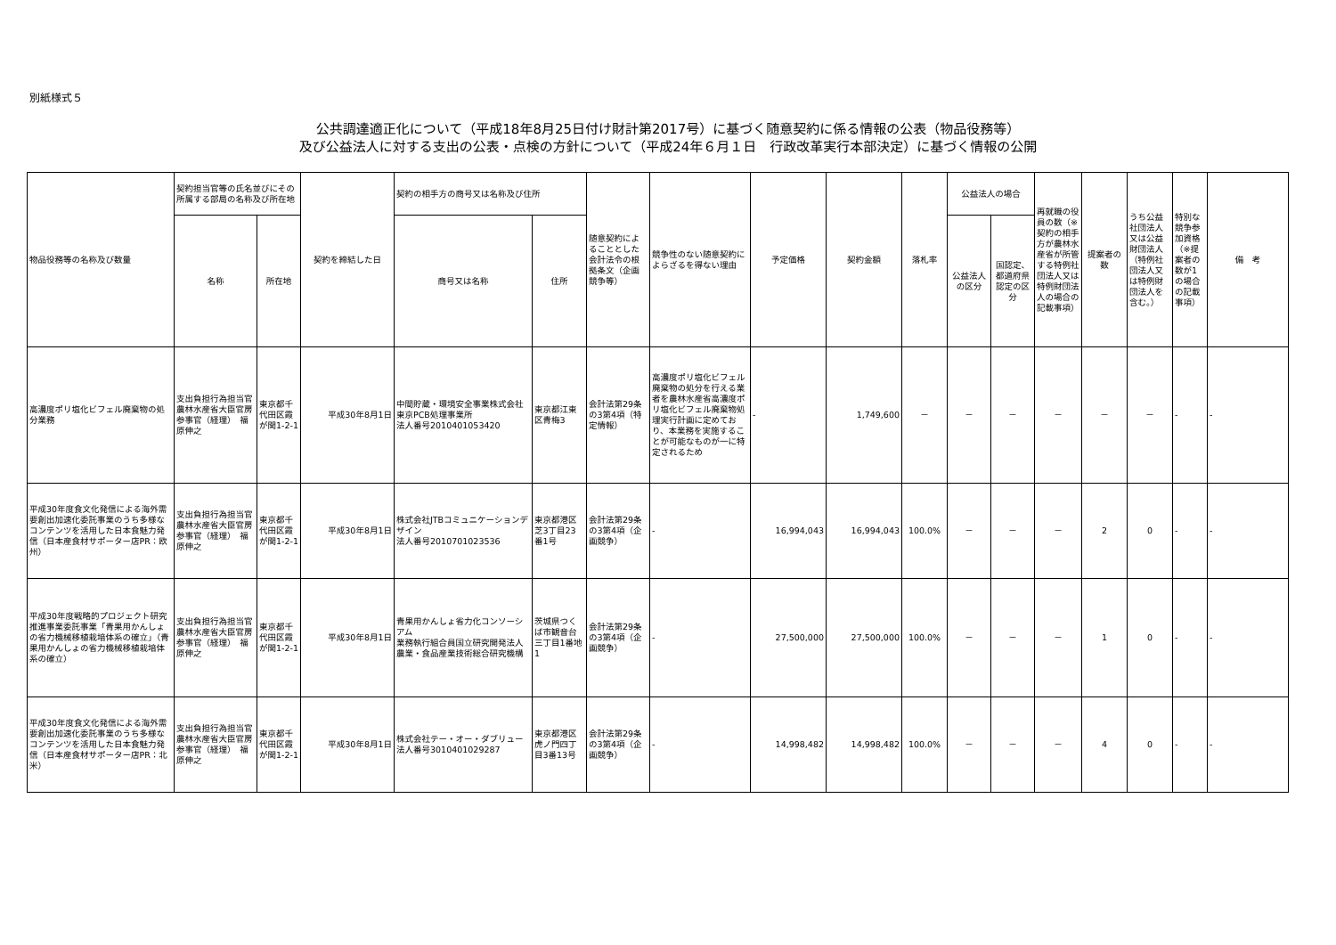別紙様式５
公共調達適正化について（平成18年8月25日付け財計第2017号）に基づく随意契約に係る情報の公表（物品役務等）
及び公益法人に対する支出の公表・点検の方針について（平成24年６月１日　行政改革実行本部決定）に基づく情報の公開
| 物品役務等の名称及び数量 | 契約担当官等の氏名並びにその所属する部局の名称及び所在地 | | 契約を締結した日 | 契約の相手方の商号又は名称及び住所 | | 随意契約によることとした会計法令の根拠条文（企画競争等） | 競争性のない随意契約によらざるを得ない理由 | 予定価格 | 契約金額 | 落札率 | 公益法人の場合 | | 再就職の役員の数（※契約の相手方が農林水産省が所管する特例社団法人又は特例財団法人の場合の記載事項） | 提案者の数 | うち公益社団法人又は公益財団法人（特例社団法人又は特例財団法人を含む。） | 特別な競争参加資格（※提案者の数が1の場合の記載事項） | 備 考 |
| --- | --- | --- | --- | --- | --- | --- | --- | --- | --- | --- | --- | --- | --- | --- | --- | --- | --- |
| | 名称 | 所在地 | | 商号又は名称 | 住所 | | | | | | 公益法人の区分 | 国認定、都道府県認定の区分 | | | | | |
| 高濃度ポリ塩化ビフェル廃棄物の処分業務 | 支出負担行為担当官 農林水産省大臣官房参事官（経理） 福原伸之 | 東京都千代田区霞が関1-2-1 | 平成30年8月1日 | 中間貯蔵・環境安全事業株式会社東京PCB処理事業所 法人番号2010401053420 | 東京都江東区青梅3 | 会計法第29条の3第4項（特定情報） | 高濃度ポリ塩化ビフェル廃棄物の処分を行える業者を農林水産省高濃度ポリ塩化ビフェル廃棄物処理実行計画に定めており、本業務を実施することが可能なものが一に特定されるため | - | 1,749,600 | － | － | － | － | － | － | - | - |
| 平成30年度食文化発信による海外需要創出加速化委託事業のうち多様なコンテンツを活用した日本食魅力発信（日本産食材サポーター店PR：欧州） | 支出負担行為担当官 農林水産省大臣官房参事官（経理） 福原伸之 | 東京都千代田区霞が関1-2-1 | 平成30年8月1日 | 株式会社JTBコミュニケーションデザイン 法人番号2010701023536 | 東京都港区芝3丁目23番1号 | 会計法第29条の3第4項（企画競争） | - | 16,994,043 | 16,994,043 | 100.0% | － | － | － | 2 | 0 | - | - |
| 平成30年度戦略的プロジェクト研究推進事業委託事業「青果用かんしょの省力機械移植栽培体系の確立」（青果用かんしょの省力機械移植栽培体系の確立） | 支出負担行為担当官 農林水産省大臣官房参事官（経理） 福原伸之 | 東京都千代田区霞が関1-2-1 | 平成30年8月1日 | 青果用かんしょ省力化コンソーシアム 業務執行組合員国立研究開発法人農業・食品産業技術総合研究機構 | 茨城県つくば市観音台三丁目1番地1 | 会計法第29条の3第4項（企画競争） | - | 27,500,000 | 27,500,000 | 100.0% | － | － | － | 1 | 0 | - | - |
| 平成30年度食文化発信による海外需要創出加速化委託事業のうち多様なコンテンツを活用した日本食魅力発信（日本産食材サポーター店PR：北米） | 支出負担行為担当官 農林水産省大臣官房参事官（経理） 福原伸之 | 東京都千代田区霞が関1-2-1 | 平成30年8月1日 | 株式会社テー・オー・ダブリュー 法人番号3010401029287 | 東京都港区虎ノ門四丁目3番13号 | 会計法第29条の3第4項（企画競争） | - | 14,998,482 | 14,998,482 | 100.0% | － | － | － | 4 | 0 | - | - |